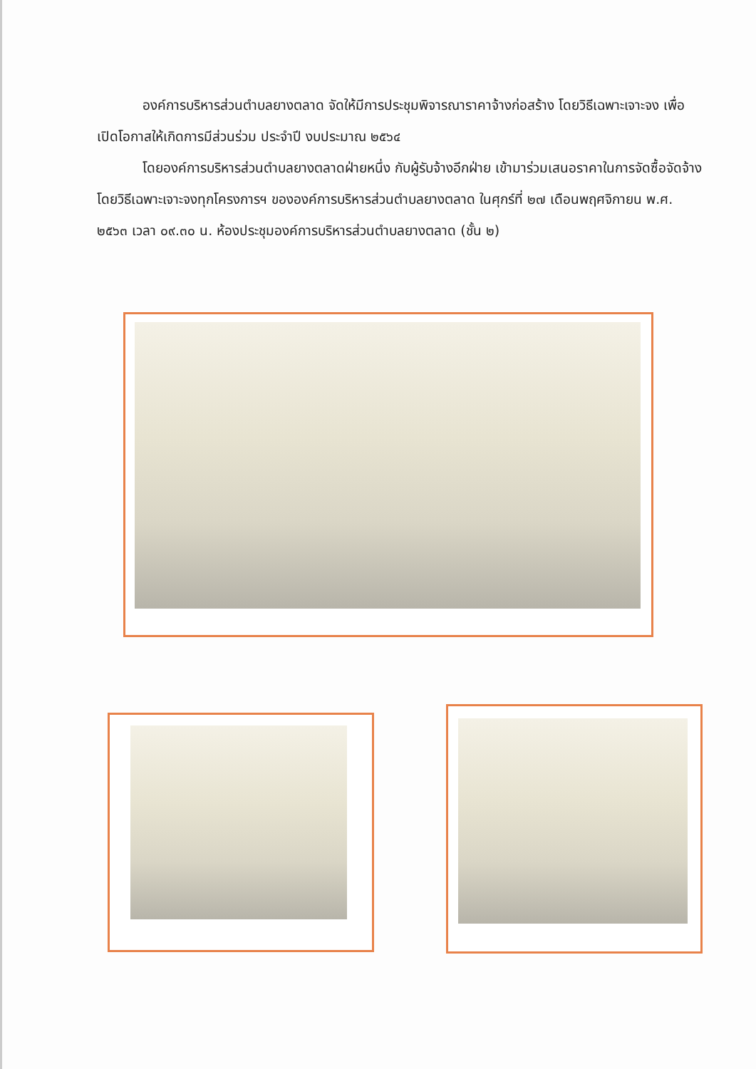องค์การบริหารส่วนตำบลยางตลาด จัดให้มีการประชุมพิจารณาราคาจ้างก่อสร้าง โดยวิธีเฉพาะเจาะจง เพื่อเปิดโอกาสให้เกิดการมีส่วนร่วม ประจำปี งบประมาณ ๒๕๖๔
โดยองค์การบริหารส่วนตำบลยางตลาดฝ่ายหนึ่ง กับผู้รับจ้างอีกฝ่าย เข้ามาร่วมเสนอราคาในการจัดซื้อจัดจ้างโดยวิธีเฉพาะเจาะจงทุกโครงการฯ ขององค์การบริหารส่วนตำบลยางตลาด ในศุกร์ที่ ๒๗ เดือนพฤศจิกายน พ.ศ. ๒๕๖๓ เวลา ๐๙.๓๐ น. ห้องประชุมองค์การบริหารส่วนตำบลยางตลาด (ชั้น ๒)